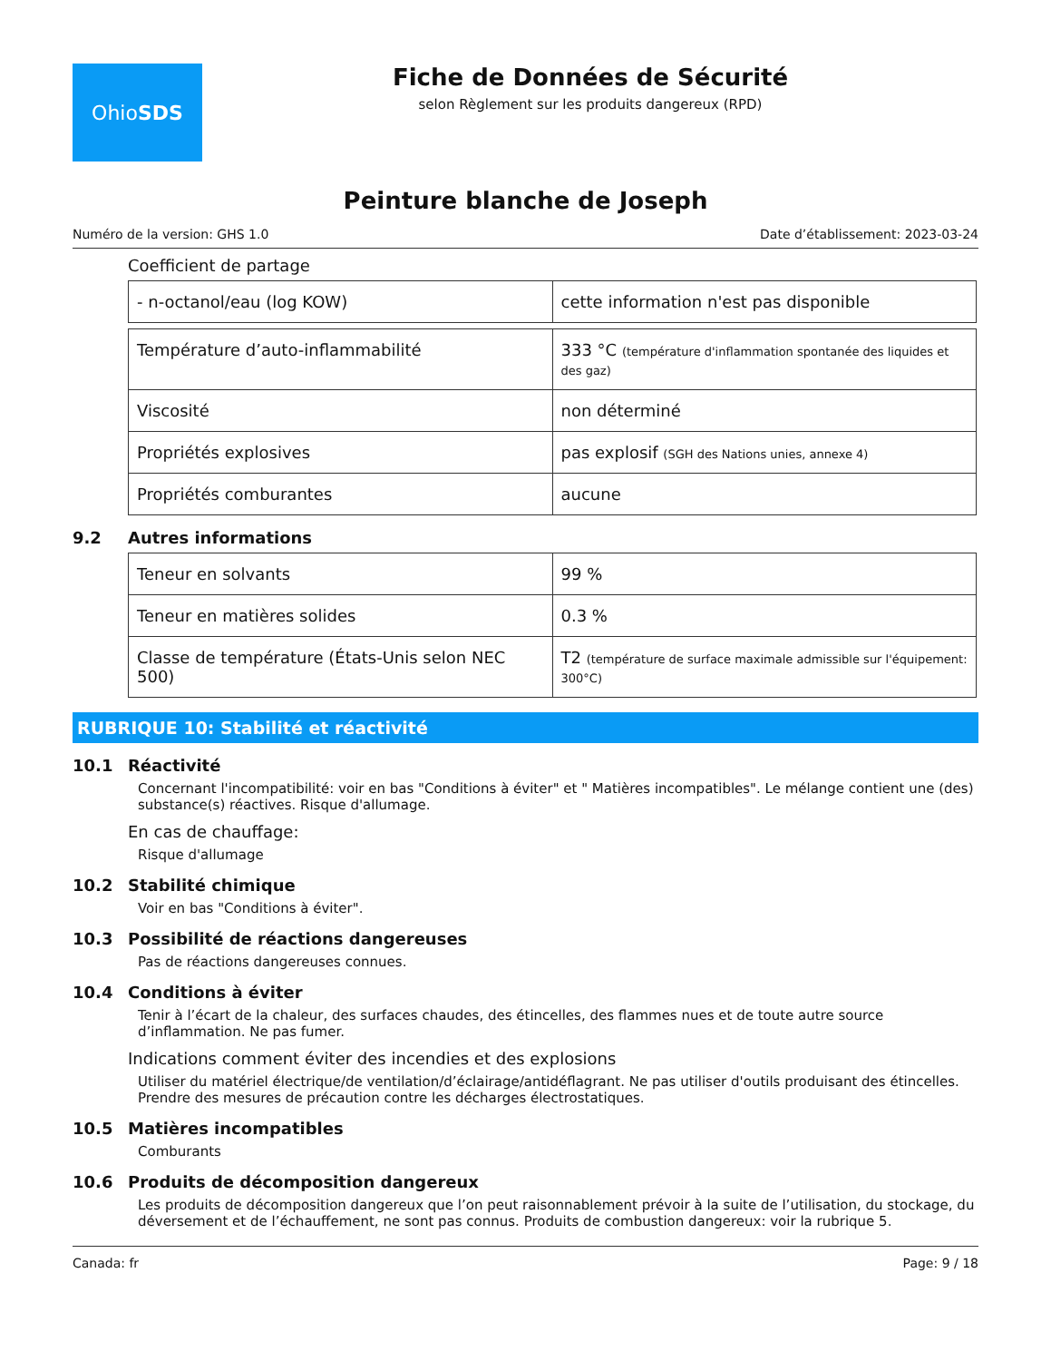Ohio SDS
Fiche de Données de Sécurité
selon Règlement sur les produits dangereux (RPD)
Peinture blanche de Joseph
Numéro de la version: GHS 1.0 Date d’établissement: 2023-03-24
Coefficient de partage
| - n-octanol/eau (log KOW) | cette information n'est pas disponible |
| Température d’auto-inflammabilité | 333 °C (température d'inflammation spontanée des liquides et des gaz) |
| Viscosité | non déterminé |
| Propriétés explosives | pas explosif (SGH des Nations unies, annexe 4) |
| Propriétés comburantes | aucune |
9.2 Autres informations
| Teneur en solvants | 99 % |
| Teneur en matières solides | 0.3 % |
| Classe de température (États-Unis selon NEC 500) | T2 (température de surface maximale admissible sur l'équipement: 300°C) |
RUBRIQUE 10: Stabilité et réactivité
10.1 Réactivité
Concernant l'incompatibilité: voir en bas "Conditions à éviter" et " Matières incompatibles". Le mélange contient une (des) substance(s) réactives. Risque d'allumage.
En cas de chauffage:
Risque d'allumage
10.2 Stabilité chimique
Voir en bas "Conditions à éviter".
10.3 Possibilité de réactions dangereuses
Pas de réactions dangereuses connues.
10.4 Conditions à éviter
Tenir à l’écart de la chaleur, des surfaces chaudes, des étincelles, des flammes nues et de toute autre source d’inflammation. Ne pas fumer.
Indications comment éviter des incendies et des explosions
Utiliser du matériel électrique/de ventilation/d’éclairage/antidéflagrant. Ne pas utiliser d'outils produisant des étincelles. Prendre des mesures de précaution contre les décharges électrostatiques.
10.5 Matières incompatibles
Comburants
10.6 Produits de décomposition dangereux
Les produits de décomposition dangereux que l’on peut raisonnablement prévoir à la suite de l’utilisation, du stockage, du déversement et de l’échauffement, ne sont pas connus. Produits de combustion dangereux: voir la rubrique 5.
Canada: fr Page: 9 / 18